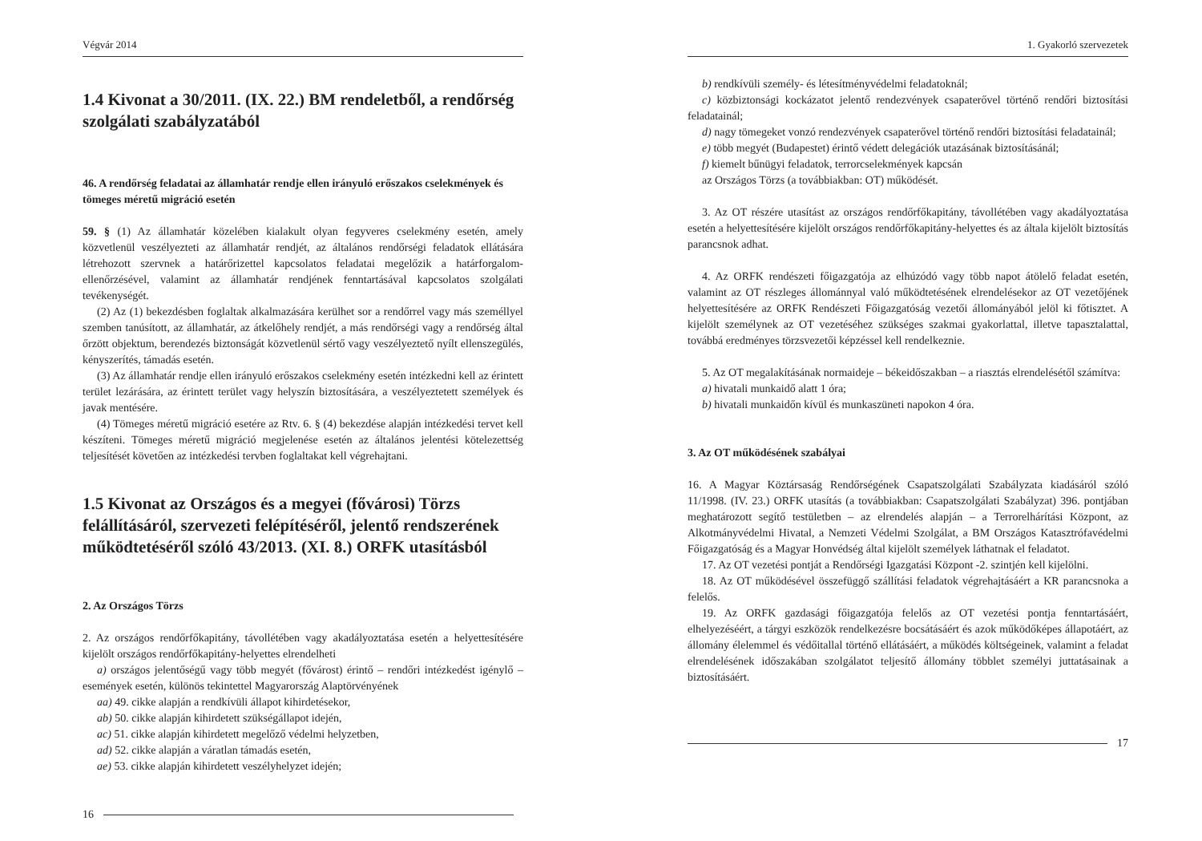Végvár 2014
1.4 Kivonat a 30/2011. (IX. 22.) BM rendeletből, a rendőrség szolgálati szabályzatából
46. A rendőrség feladatai az államhatár rendje ellen irányuló erőszakos cselekmények és tömeges méretű migráció esetén
59. § (1) Az államhatár közelében kialakult olyan fegyveres cselekmény esetén, amely közvetlenül veszélyezteti az államhatár rendjét, az általános rendőrségi feladatok ellátására létrehozott szervnek a határőrizettel kapcsolatos feladatai megelőzik a határforgalom-ellenőrzésével, valamint az államhatár rendjének fenntartásával kapcsolatos szolgálati tevékenységét.
(2) Az (1) bekezdésben foglaltak alkalmazására kerülhet sor a rendőrrel vagy más személlyel szemben tanúsított, az államhatár, az átkelőhely rendjét, a más rendőrségi vagy a rendőrség által őrzött objektum, berendezés biztonságát közvetlenül sértő vagy veszélyeztető nyílt ellenszegülés, kényszerítés, támadás esetén.
(3) Az államhatár rendje ellen irányuló erőszakos cselekmény esetén intézkedni kell az érintett terület lezárására, az érintett terület vagy helyszín biztosítására, a veszélyeztetett személyek és javak mentésére.
(4) Tömeges méretű migráció esetére az Rtv. 6. § (4) bekezdése alapján intézkedési tervet kell készíteni. Tömeges méretű migráció megjelenése esetén az általános jelentési kötelezettség teljesítését követően az intézkedési tervben foglaltakat kell végrehajtani.
1.5 Kivonat az Országos és a megyei (fővárosi) Törzs felállításáról, szervezeti felépítéséről, jelentő rendszerének működtetéséről szóló 43/2013. (XI. 8.) ORFK utasításból
2. Az Országos Törzs
2. Az országos rendőrfőkapitány, távollétében vagy akadályoztatása esetén a helyettesítésére kijelölt országos rendőrfőkapitány-helyettes elrendelheti
a) országos jelentőségű vagy több megyét (fővárost) érintő – rendőri intézkedést igénylő – események esetén, különös tekintettel Magyarország Alaptörvényének
aa) 49. cikke alapján a rendkívüli állapot kihirdetésekor,
ab) 50. cikke alapján kihirdetett szükségállapot idején,
ac) 51. cikke alapján kihirdetett megelőző védelmi helyzetben,
ad) 52. cikke alapján a váratlan támadás esetén,
ae) 53. cikke alapján kihirdetett veszélyhelyzet idején;
16
1. Gyakorló szervezetek
b) rendkívüli személy- és létesítményvédelmi feladatoknál;
c) közbiztonsági kockázatot jelentő rendezvények csapaterővel történő rendőri biztosítási feladatainál;
d) nagy tömegeket vonzó rendezvények csapaterővel történő rendőri biztosítási feladatainál;
e) több megyét (Budapestet) érintő védett delegációk utazásának biztosításánál;
f) kiemelt bűnügyi feladatok, terrorcselekmények kapcsán
az Országos Törzs (a továbbiakban: OT) működését.
3. Az OT részére utasítást az országos rendőrfőkapitány, távollétében vagy akadályoztatása esetén a helyettesítésére kijelölt országos rendőrfőkapitány-helyettes és az általa kijelölt biztosítás parancsnok adhat.
4. Az ORFK rendészeti főigazgatója az elhúzódó vagy több napot átölelő feladat esetén, valamint az OT részleges állománnyal való működtetésének elrendelésekor az OT vezetőjének helyettesítésére az ORFK Rendészeti Főigazgatóság vezetői állományából jelöl ki főtisztet. A kijelölt személynek az OT vezetéséhez szükséges szakmai gyakorlattal, illetve tapasztalattal, továbbá eredményes törzsvezetői képzéssel kell rendelkeznie.
5. Az OT megalakításának normaideje – békeidőszakban – a riasztás elrendelésétől számítva:
a) hivatali munkaidő alatt 1 óra;
b) hivatali munkaidőn kívül és munkaszüneti napokon 4 óra.
3. Az OT működésének szabályai
16. A Magyar Köztársaság Rendőrségének Csapatszolgálati Szabályzata kiadásáról szóló 11/1998. (IV. 23.) ORFK utasítás (a továbbiakban: Csapatszolgálati Szabályzat) 396. pontjában meghatározott segítő testületben – az elrendelés alapján – a Terrorelhárítási Központ, az Alkotmányvédelmi Hivatal, a Nemzeti Védelmi Szolgálat, a BM Országos Katasztrófavédelmi Főigazgatóság és a Magyar Honvédség által kijelölt személyek láthatnak el feladatot.
17. Az OT vezetési pontját a Rendőrségi Igazgatási Központ -2. szintjén kell kijelölni.
18. Az OT működésével összefüggő szállítási feladatok végrehajtásáért a KR parancsnoka a felelős.
19. Az ORFK gazdasági főigazgatója felelős az OT vezetési pontja fenntartásáért, elhelyezéséért, a tárgyi eszközök rendelkezésre bocsátásáért és azok működőképes állapotáért, az állomány élelemmel és védőitallal történő ellátásáért, a működés költségeinek, valamint a feladat elrendelésének időszakában szolgálatot teljesítő állomány többlet személyi juttatásainak a biztosításáért.
17